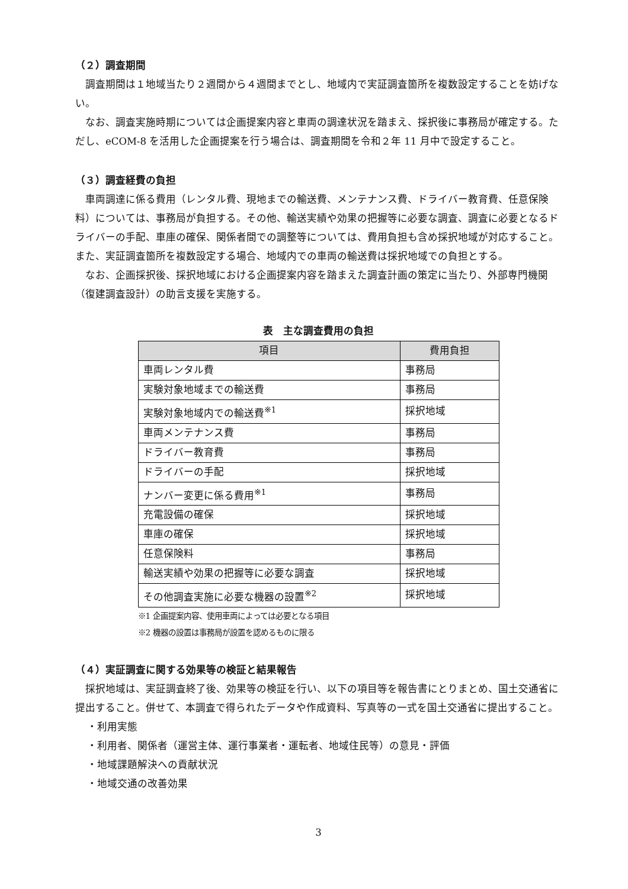（２）調査期間
調査期間は１地域当たり２週間から４週間までとし、地域内で実証調査箇所を複数設定することを妨げない。
なお、調査実施時期については企画提案内容と車両の調達状況を踏まえ、採択後に事務局が確定する。ただし、eCOM-8 を活用した企画提案を行う場合は、調査期間を令和２年 11 月中で設定すること。
（３）調査経費の負担
車両調達に係る費用（レンタル費、現地までの輸送費、メンテナンス費、ドライバー教育費、任意保険料）については、事務局が負担する。その他、輸送実績や効果の把握等に必要な調査、調査に必要となるドライバーの手配、車庫の確保、関係者間での調整等については、費用負担も含め採択地域が対応すること。また、実証調査箇所を複数設定する場合、地域内での車両の輸送費は採択地域での負担とする。
なお、企画採択後、採択地域における企画提案内容を踏まえた調査計画の策定に当たり、外部専門機関（復建調査設計）の助言支援を実施する。
表　主な調査費用の負担
| 項目 | 費用負担 |
| --- | --- |
| 車両レンタル費 | 事務局 |
| 実験対象地域までの輸送費 | 事務局 |
| 実験対象地域内での輸送費<sup>※1</sup> | 採択地域 |
| 車両メンテナンス費 | 事務局 |
| ドライバー教育費 | 事務局 |
| ドライバーの手配 | 採択地域 |
| ナンバー変更に係る費用<sup>※1</sup> | 事務局 |
| 充電設備の確保 | 採択地域 |
| 車庫の確保 | 採択地域 |
| 任意保険料 | 事務局 |
| 輸送実績や効果の把握等に必要な調査 | 採択地域 |
| その他調査実施に必要な機器の設置<sup>※2</sup> | 採択地域 |
※1 企画提案内容、使用車両によっては必要となる項目
※2 機器の設置は事務局が設置を認めるものに限る
（４）実証調査に関する効果等の検証と結果報告
採択地域は、実証調査終了後、効果等の検証を行い、以下の項目等を報告書にとりまとめ、国土交通省に提出すること。併せて、本調査で得られたデータや作成資料、写真等の一式を国土交通省に提出すること。
・利用実態
・利用者、関係者（運営主体、運行事業者・運転者、地域住民等）の意見・評価
・地域課題解決への貢献状況
・地域交通の改善効果
3